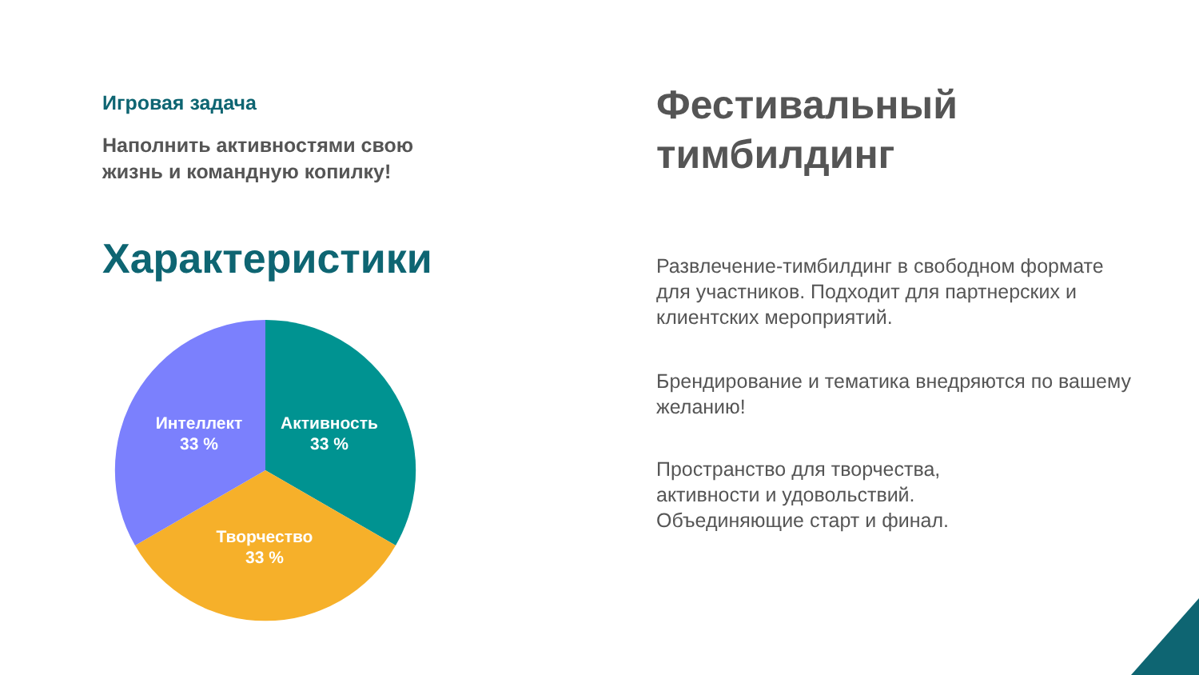Игровая задача
Наполнить активностями свою
жизнь и командную копилку!
Характеристики
Интеллект
33 %
Активность
33 %
Творчество
33 %
Фестивальный
тимбилдинг
Развлечение-тимбилдинг в свободном формате для участников. Подходит для партнерских и клиентских мероприятий.
Брендирование и тематика внедряются по вашему желанию!
Пространство для творчества,
активности и удовольствий.
Объединяющие старт и финал.